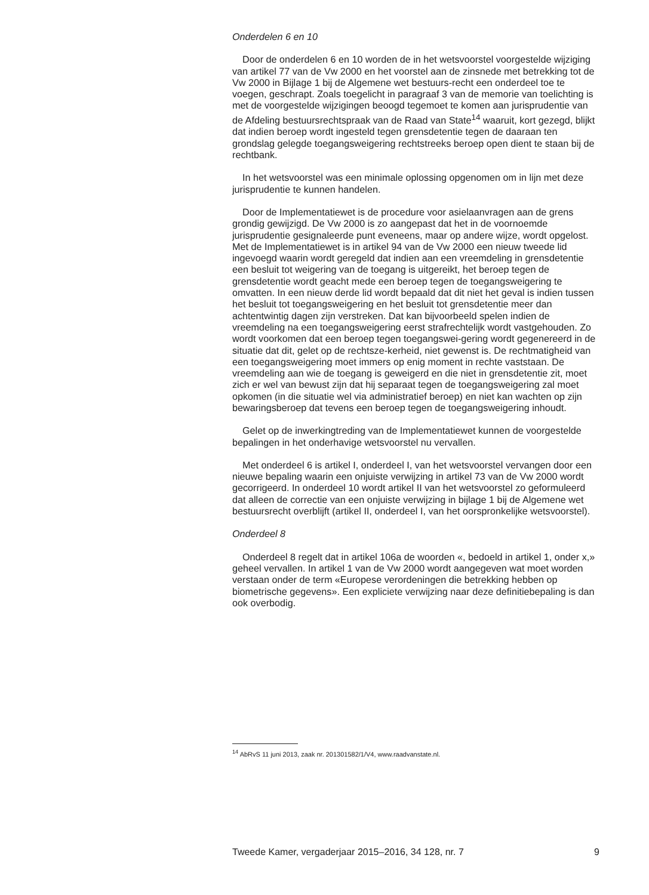Onderdelen 6 en 10
Door de onderdelen 6 en 10 worden de in het wetsvoorstel voorgestelde wijziging van artikel 77 van de Vw 2000 en het voorstel aan de zinsnede met betrekking tot de Vw 2000 in Bijlage 1 bij de Algemene wet bestuurs-recht een onderdeel toe te voegen, geschrapt. Zoals toegelicht in paragraaf 3 van de memorie van toelichting is met de voorgestelde wijzigingen beoogd tegemoet te komen aan jurisprudentie van de Afdeling bestuursrechtspraak van de Raad van State<sup>14</sup> waaruit, kort gezegd, blijkt dat indien beroep wordt ingesteld tegen grensdetentie tegen de daaraan ten grondslag gelegde toegangsweigering rechtstreeks beroep open dient te staan bij de rechtbank.
In het wetsvoorstel was een minimale oplossing opgenomen om in lijn met deze jurisprudentie te kunnen handelen.
Door de Implementatiewet is de procedure voor asielaanvragen aan de grens grondig gewijzigd. De Vw 2000 is zo aangepast dat het in de voornoemde jurisprudentie gesignaleerde punt eveneens, maar op andere wijze, wordt opgelost. Met de Implementatiewet is in artikel 94 van de Vw 2000 een nieuw tweede lid ingevoegd waarin wordt geregeld dat indien aan een vreemdeling in grensdetentie een besluit tot weigering van de toegang is uitgereikt, het beroep tegen de grensdetentie wordt geacht mede een beroep tegen de toegangsweigering te omvatten. In een nieuw derde lid wordt bepaald dat dit niet het geval is indien tussen het besluit tot toegangsweigering en het besluit tot grensdetentie meer dan achtentwintig dagen zijn verstreken. Dat kan bijvoorbeeld spelen indien de vreemdeling na een toegangsweigering eerst strafrechtelijk wordt vastgehouden. Zo wordt voorkomen dat een beroep tegen toegangswei-gering wordt gegenereerd in de situatie dat dit, gelet op de rechtsze-kerheid, niet gewenst is. De rechtmatigheid van een toegangsweigering moet immers op enig moment in rechte vaststaan. De vreemdeling aan wie de toegang is geweigerd en die niet in grensdetentie zit, moet zich er wel van bewust zijn dat hij separaat tegen de toegangsweigering zal moet opkomen (in die situatie wel via administratief beroep) en niet kan wachten op zijn bewaringsberoep dat tevens een beroep tegen de toegangsweigering inhoudt.
Gelet op de inwerkingtreding van de Implementatiewet kunnen de voorgestelde bepalingen in het onderhavige wetsvoorstel nu vervallen.
Met onderdeel 6 is artikel I, onderdeel I, van het wetsvoorstel vervangen door een nieuwe bepaling waarin een onjuiste verwijzing in artikel 73 van de Vw 2000 wordt gecorrigeerd. In onderdeel 10 wordt artikel II van het wetsvoorstel zo geformuleerd dat alleen de correctie van een onjuiste verwijzing in bijlage 1 bij de Algemene wet bestuursrecht overblijft (artikel II, onderdeel I, van het oorspronkelijke wetsvoorstel).
Onderdeel 8
Onderdeel 8 regelt dat in artikel 106a de woorden «, bedoeld in artikel 1, onder x,» geheel vervallen. In artikel 1 van de Vw 2000 wordt aangegeven wat moet worden verstaan onder de term «Europese verordeningen die betrekking hebben op biometrische gegevens». Een expliciete verwijzing naar deze definitiebepaling is dan ook overbodig.
<sup>14</sup> AbRvS 11 juni 2013, zaak nr. 201301582/1/V4, www.raadvanstate.nl.
Tweede Kamer, vergaderjaar 2015–2016, 34 128, nr. 7 9